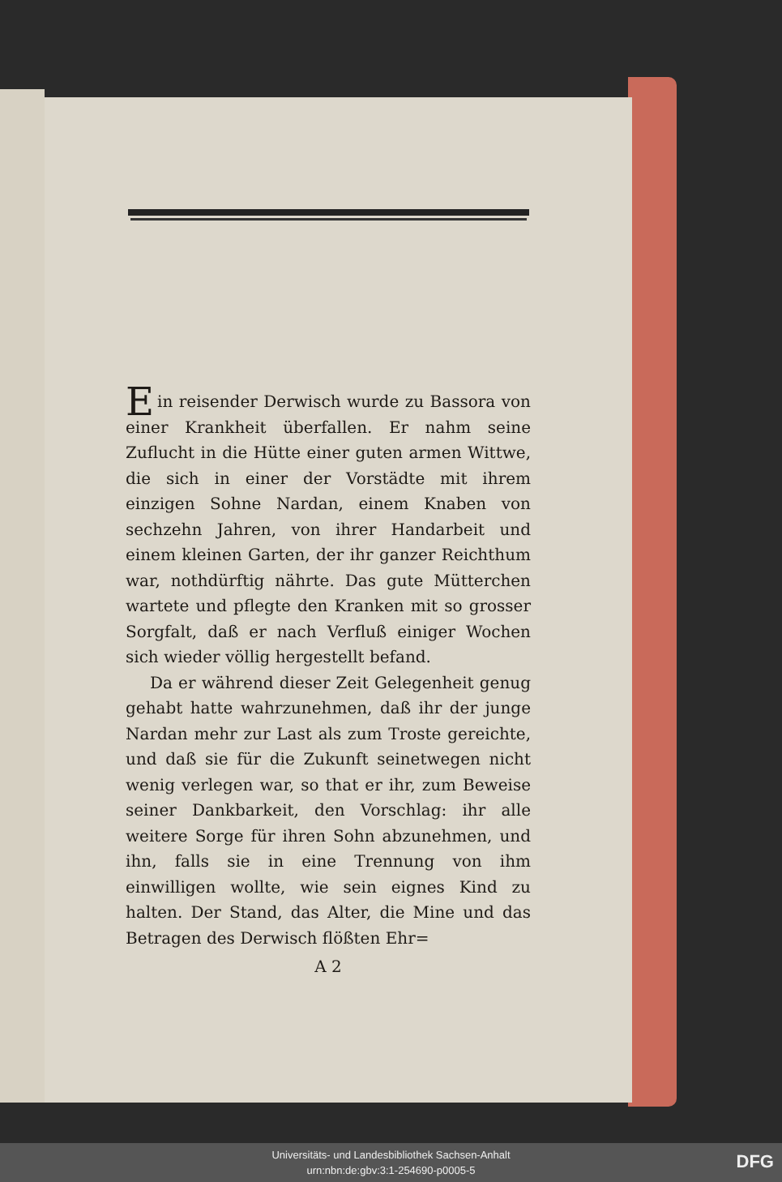Ein reisender Derwisch wurde zu Bassora von einer Krankheit überfallen. Er nahm seine Zuflucht in die Hütte einer guten armen Wittwe, die sich in einer der Vorstädte mit ihrem einzigen Sohne Nardan, einem Knaben von sechzehn Jahren, von ihrer Handarbeit und einem kleinen Garten, der ihr ganzer Reichthum war, nothdürftig nährte. Das gute Mütterchen wartete und pflegte den Kranken mit so grosser Sorgfalt, daß er nach Verfluß einiger Wochen sich wieder völlig hergestellt befand.
Da er während dieser Zeit Gelegenheit genug gehabt hatte wahrzunehmen, daß ihr der junge Nardan mehr zur Last als zum Troste gereichte, und daß sie für die Zukunft seinetwegen nicht wenig verlegen war, so that er ihr, zum Beweise seiner Dankbarkeit, den Vorschlag: ihr alle weitere Sorge für ihren Sohn abzunehmen, und ihn, falls sie in eine Trennung von ihm einwilligen wollte, wie sein eignes Kind zu halten. Der Stand, das Alter, die Mine und das Betragen des Derwisch flößten Ehr=
A 2
Universitäts- und Landesbibliothek Sachsen-Anhalt
urn:nbn:de:gbv:3:1-254690-p0005-5
DFG